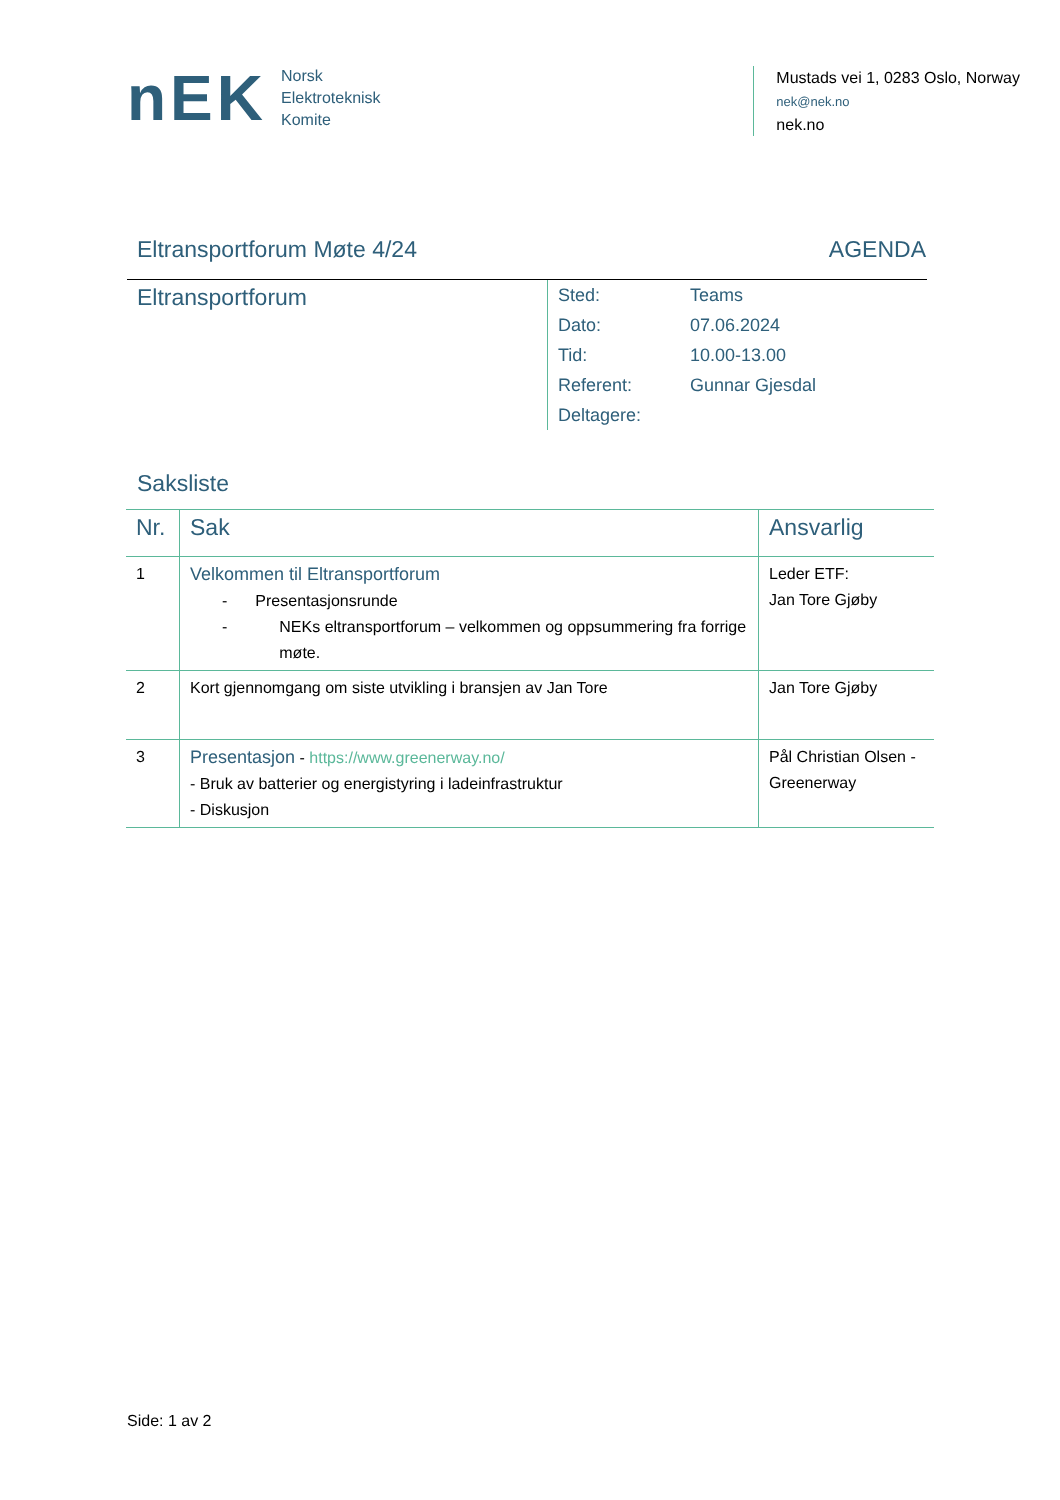nEK
Norsk
Elektroteknisk
Komite
Mustads vei 1, 0283 Oslo, Norway
nek@nek.no
nek.no
Eltransportforum Møte 4/24 AGENDA
Eltransportforum
| Sted: | Teams |
| Dato: | 07.06.2024 |
| Tid: | 10.00-13.00 |
| Referent: | Gunnar Gjesdal |
| Deltagere: | |
Saksliste
| Nr. | Sak | Ansvarlig |
| --- | --- | --- |
| 1 | Velkommen til Eltransportforum - Presentasjonsrunde - NEKs eltransportforum – velkommen og oppsummering fra forrige møte. | Leder ETF: Jan Tore Gjøby |
| 2 | Kort gjennomgang om siste utvikling i bransjen av Jan Tore | Jan Tore Gjøby |
| 3 | Presentasjon - https://www.greenerway.no/ - Bruk av batterier og energistyring i ladeinfrastruktur - Diskusjon | Pål Christian Olsen - Greenerway |
Side: 1 av 2